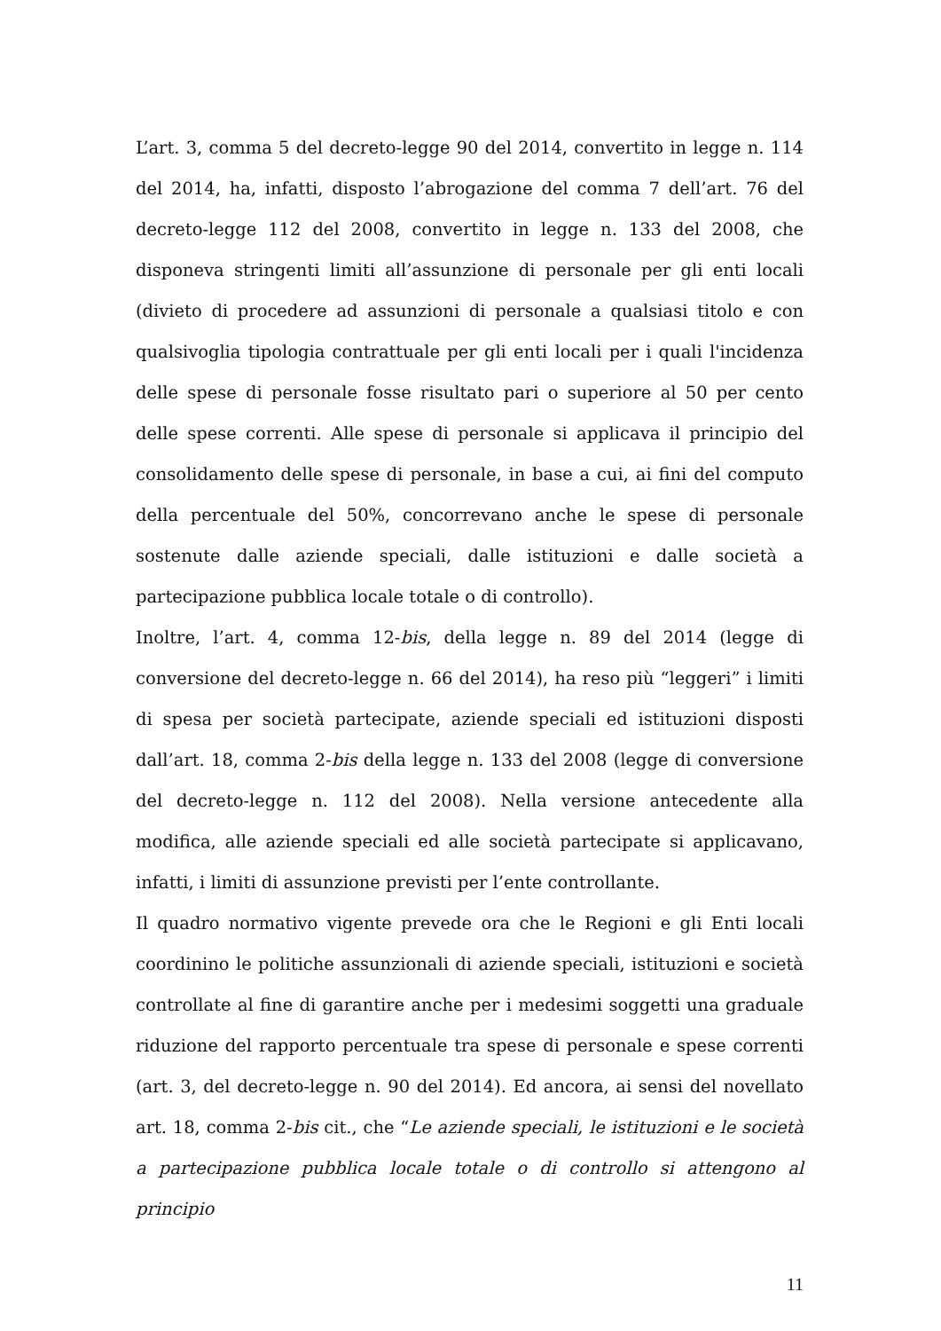L’art. 3, comma 5 del decreto-legge 90 del 2014, convertito in legge n. 114 del 2014, ha, infatti, disposto l’abrogazione del comma 7 dell’art. 76 del decreto-legge 112 del 2008, convertito in legge n. 133 del 2008, che disponeva stringenti limiti all’assunzione di personale per gli enti locali (divieto di procedere ad assunzioni di personale a qualsiasi titolo e con qualsivoglia tipologia contrattuale per gli enti locali per i quali l'incidenza delle spese di personale fosse risultato pari o superiore al 50 per cento delle spese correnti. Alle spese di personale si applicava il principio del consolidamento delle spese di personale, in base a cui, ai fini del computo della percentuale del 50%, concorrevano anche le spese di personale sostenute dalle aziende speciali, dalle istituzioni e dalle società a partecipazione pubblica locale totale o di controllo).
Inoltre, l’art. 4, comma 12-bis, della legge n. 89 del 2014 (legge di conversione del decreto-legge n. 66 del 2014), ha reso più “leggeri” i limiti di spesa per società partecipate, aziende speciali ed istituzioni disposti dall’art. 18, comma 2-bis della legge n. 133 del 2008 (legge di conversione del decreto-legge n. 112 del 2008). Nella versione antecedente alla modifica, alle aziende speciali ed alle società partecipate si applicavano, infatti, i limiti di assunzione previsti per l’ente controllante.
Il quadro normativo vigente prevede ora che le Regioni e gli Enti locali coordinino le politiche assunzionali di aziende speciali, istituzioni e società controllate al fine di garantire anche per i medesimi soggetti una graduale riduzione del rapporto percentuale tra spese di personale e spese correnti (art. 3, del decreto-legge n. 90 del 2014). Ed ancora, ai sensi del novellato art. 18, comma 2-bis cit., che “Le aziende speciali, le istituzioni e le società a partecipazione pubblica locale totale o di controllo si attengono al principio
11